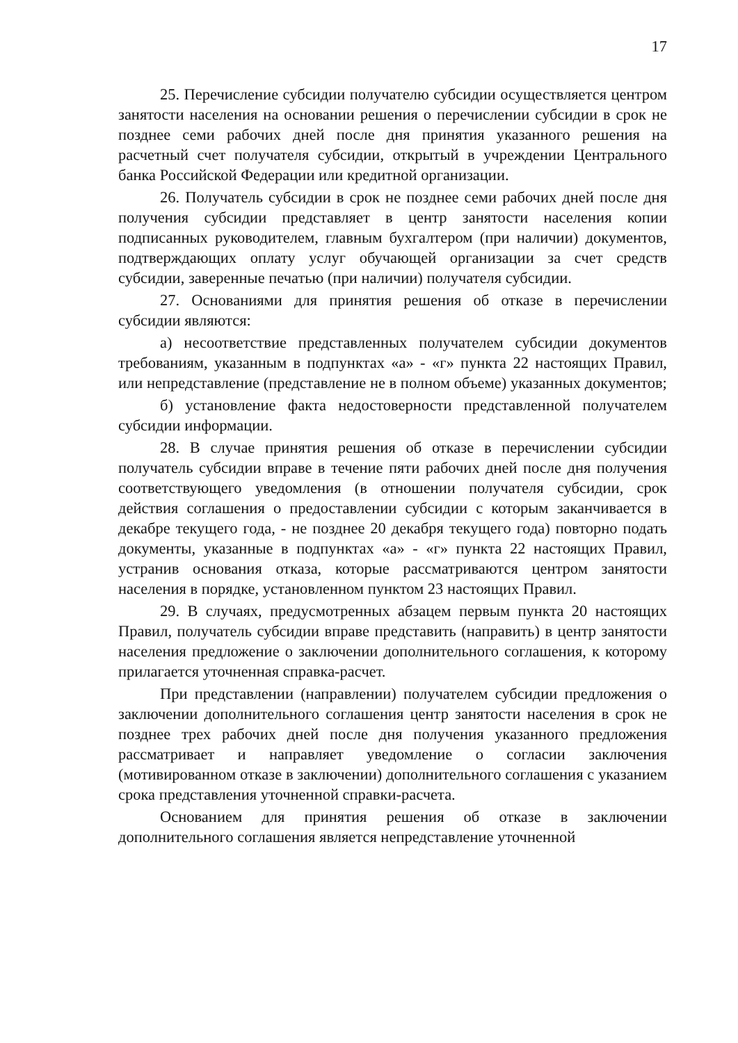17
25. Перечисление субсидии получателю субсидии осуществляется центром занятости населения на основании решения о перечислении субсидии в срок не позднее семи рабочих дней после дня принятия указанного решения на расчетный счет получателя субсидии, открытый в учреждении Центрального банка Российской Федерации или кредитной организации.
26. Получатель субсидии в срок не позднее семи рабочих дней после дня получения субсидии представляет в центр занятости населения копии подписанных руководителем, главным бухгалтером (при наличии) документов, подтверждающих оплату услуг обучающей организации за счет средств субсидии, заверенные печатью (при наличии) получателя субсидии.
27. Основаниями для принятия решения об отказе в перечислении субсидии являются:
а) несоответствие представленных получателем субсидии документов требованиям, указанным в подпунктах «а» - «г» пункта 22 настоящих Правил, или непредставление (представление не в полном объеме) указанных документов;
б) установление факта недостоверности представленной получателем субсидии информации.
28. В случае принятия решения об отказе в перечислении субсидии получатель субсидии вправе в течение пяти рабочих дней после дня получения соответствующего уведомления (в отношении получателя субсидии, срок действия соглашения о предоставлении субсидии с которым заканчивается в декабре текущего года, - не позднее 20 декабря текущего года) повторно подать документы, указанные в подпунктах «а» - «г» пункта 22 настоящих Правил, устранив основания отказа, которые рассматриваются центром занятости населения в порядке, установленном пунктом 23 настоящих Правил.
29. В случаях, предусмотренных абзацем первым пункта 20 настоящих Правил, получатель субсидии вправе представить (направить) в центр занятости населения предложение о заключении дополнительного соглашения, к которому прилагается уточненная справка-расчет.
При представлении (направлении) получателем субсидии предложения о заключении дополнительного соглашения центр занятости населения в срок не позднее трех рабочих дней после дня получения указанного предложения рассматривает и направляет уведомление о согласии заключения (мотивированном отказе в заключении) дополнительного соглашения с указанием срока представления уточненной справки-расчета.
Основанием для принятия решения об отказе в заключении дополнительного соглашения является непредставление уточненной